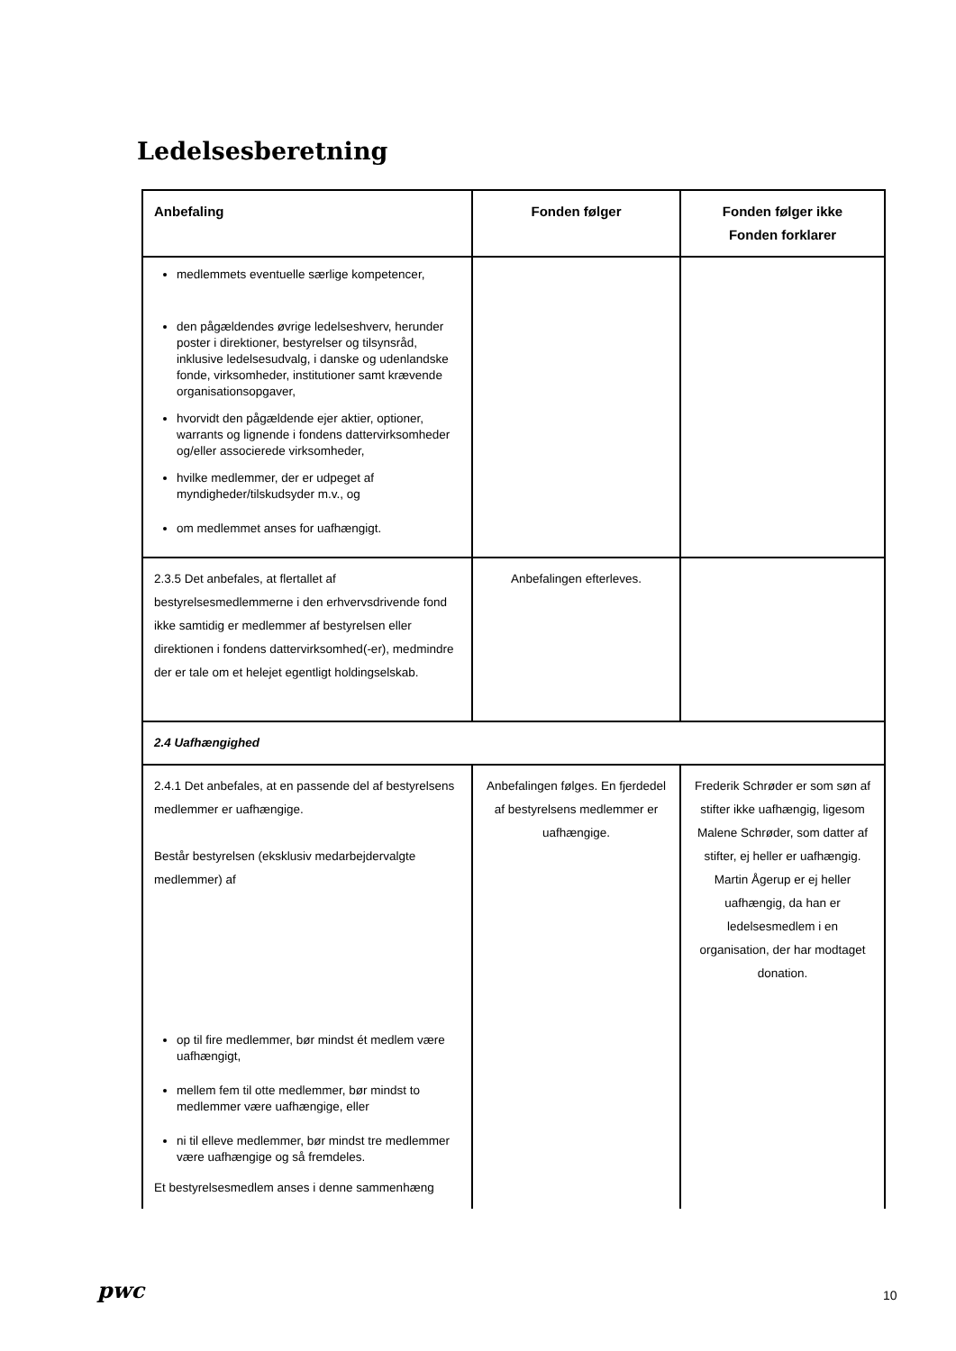Ledelsesberetning
| Anbefaling | Fonden følger | Fonden følger ikke Fonden forklarer |
| --- | --- | --- |
| medlemmets eventuelle særlige kompetencer, den pågældendes øvrige ledelseshverv, herunder poster i direktioner, bestyrelser og tilsynsråd, inklusive ledelsesudvalg, i danske og udenlandske fonde, virksomheder, institutioner samt krævende organisationsopgaver, hvorvidt den pågældende ejer aktier, optioner, warrants og lignende i fondens dattervirksomheder og/eller associerede virksomheder, hvilke medlemmer, der er udpeget af myndigheder/tilskudsyder m.v., og om medlemmet anses for uafhængigt. | | |
| 2.3.5 Det anbefales, at flertallet af bestyrelsesmedlemmerne i den erhvervsdrivende fond ikke samtidig er medlemmer af bestyrelsen eller direktionen i fondens dattervirksomhed(-er), medmindre der er tale om et helejet egentligt holdingselskab. | Anbefalingen efterleves. | |
| 2.4 Uafhængighed | | |
| 2.4.1 Det anbefales, at en passende del af bestyrelsens medlemmer er uafhængige. Består bestyrelsen (eksklusiv medarbejdervalgte medlemmer) af op til fire medlemmer, bør mindst ét medlem være uafhængigt, mellem fem til otte medlemmer, bør mindst to medlemmer være uafhængige, eller ni til elleve medlemmer, bør mindst tre medlemmer være uafhængige og så fremdeles. Et bestyrelsesmedlem anses i denne sammenhæng | Anbefalingen følges. En fjerdedel af bestyrelsens medlemmer er uafhængige. | Frederik Schrøder er som søn af stifter ikke uafhængig, ligesom Malene Schrøder, som datter af stifter, ej heller er uafhængig. Martin Ågerup er ej heller uafhængig, da han er ledelsesmedlem i en organisation, der har modtaget donation. |
pwc 10